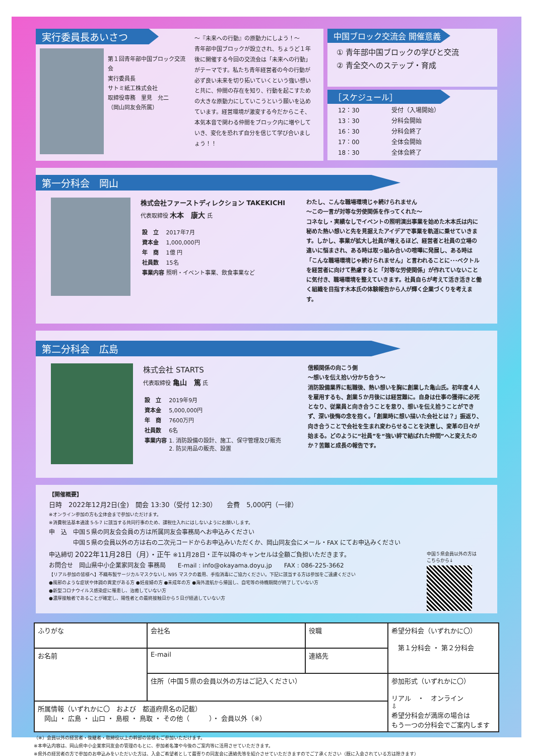実行委員長あいさつ
第１回青年部中国ブロック交流会
実行委員長
サトミ紙工株式会社
取締役専務　里見　允二
（岡山同友会所属）
～『未来への行動』の原動力にしよう！～
青年部中国ブロックが設立され、ちょうど１年後に開催する今回の交流会は「未来への行動」がテーマです。私たち青年経営者の今の行動が必ず良い未来を切り拓いていくという強い想いと共に、仲間の存在を知り、行動を起こすための大きな原動力にしていこうという願いを込めています。経営環境が激変する今だからこそ、本気本音で関わる仲間をブロック内に増やしていき、変化を恐れず自分を信じて学び合いましょう！！
中国ブロック交流会 開催意義
① 青年部中国ブロックの学びと交流
② 青全交へのステップ・育成
［スケジュール］
| 12：30 | 受付（入場開始） |
| 13：30 | 分科会開始 |
| 16：30 | 分科会終了 |
| 17：00 | 全体会開始 |
| 18：30 | 全体会終了 |
第一分科会　岡山
株式会社ファーストディレクション TAKEKICHI
代表取締役 木本　康大 氏
| 設 立 | 2017年7月 |
| 資本金 | 1,000,000円 |
| 年 商 | 1億 円 |
| 社員数 | 15名 |
| 事業内容 | 照明・イベント事業、飲食事業など |
わたし、こんな職場環境じゃ続けられません
～この一言が対等な労使関係を作ってくれた～
コネなし・実績なしでイベントの照明演出事業を始めた木本氏は内に秘めた熱い想いと先を見据えたアイデアで事業を軌道に乗せていきます。しかし、事業が拡大し社員が増えるほど、経営者と社員の立場の違いに悩まされ、ある時は取っ組み合いの喧嘩に発展し、ある時は「こんな職場環境じゃ続けられません」と言われることに･･･ベクトルを経営者に向けて熟慮すると「対等な労使関係」が作れていないことに気付き、職場環境を整えていきます。社員自らが考えて活き活きと働く組織を目指す木本氏の体験報告から人が輝く企業づくりを考えます。
第二分科会　広島
株式会社 STARTS
代表取締役 亀山　篤 氏
| 設 立 | 2019年9月 |
| 資本金 | 5,000,000円 |
| 年 商 | 7600万円 |
| 社員数 | 6名 |
| 事業内容 | 1. 消防設備の設計、施工、保守管理及び販売 2. 防災用品の販売、設置 |
信頼関係の向こう側
～想いを伝え拾い分かち合う～
消防設備業界に転職後、熱い想いを胸に創業した亀山氏。初年度４人を雇用するも、創業５か月後には経営難に。自身は仕事の獲得に必死となり、従業員と向き合うことを怠り、想いを伝え拾うことができず、深い後悔の念を抱く。「創業時に想い描いた会社とは？」振返り、向き合うことで会社を生まれ変わらせることを決意し、変革の日々が始まる。どのように“社員”を“強い絆で結ばれた仲間”へと変えたのか？苦難と成長の報告です。
【開催概要】
日時　2022年12月2日(金)　開会 13:30（受付 12:30）　　会費　5,000円（一律）
※オンライン参加の方も全体会まで参加いただけます。
※消費税法基本通達 5-5-7 に該当する共同行事のため、課税仕入れにはしないようにお願いします。
申　込　中国５県の同友会会員の方は所属同友会事務局へお申込みください
　　　　中国５県の会員以外の方は右の二次元コードからお申込みいただくか、岡山同友会にメール・FAX にてお申込みください
申込締切 2022年11月28日（月）・正午 ※11月28日・正午以降のキャンセルは全額ご負担いただきます。
お問合せ　岡山県中小企業家同友会 事務局　　E-mail : info@okayama.doyu.jp　　FAX : 086-225-3662
【リアル参加の皆様へ】不織布製サージカルマスクないし N95 マスクの着用、手指消毒にご協力ください。下記に該当する方は参加をご遠慮ください
●風邪のような症状や体調の異変がある方 ●妊産婦の方 ●未成年の方 ●海外渡航から帰国し、自宅等の待機期間が終了していない方
●新型コロナウイルス感染症に罹患し、治癒していない方
●濃厚接触者であることが確定し、陽性者との最終接触日から５日が経過していない方
中国５県会員以外の方は
こちらから↓
| ふりがな | 会社名 | 役職 | 希望分科会（いずれかに〇） 第１分科会 ・ 第２分科会 |
| お名前 | E-mail | 連絡先 | |
| | 住所（中国５県の会員以外の方はご記入ください） | | 参加形式（いずれかに〇） リアル ・ オンライン ⇩ 希望分科会が満席の場合は もう一つの分科会でご案内します |
| 所属情報（いずれかに〇 および 都道府県名の記載） 岡山 ・ 広島 ・ 山口 ・ 島根 ・ 鳥取 ・ その他（ ）・ 会員以外（※） | | | |
（※）会員以外の経営者・後継者・取締役以上の幹部の皆様もご参加いただけます。
※本申込内容は、岡山県中小企業家同友会の管理のもとに、参加者名簿や今後のご案内等に活用させていただきます。
※県外の経営者の方で参加のお申込みをいただいた方は、入会ご希望者として最寄りの同友会に連絡先等を紹介させていただきますのでご了承ください（既に入会されている方は除きます）